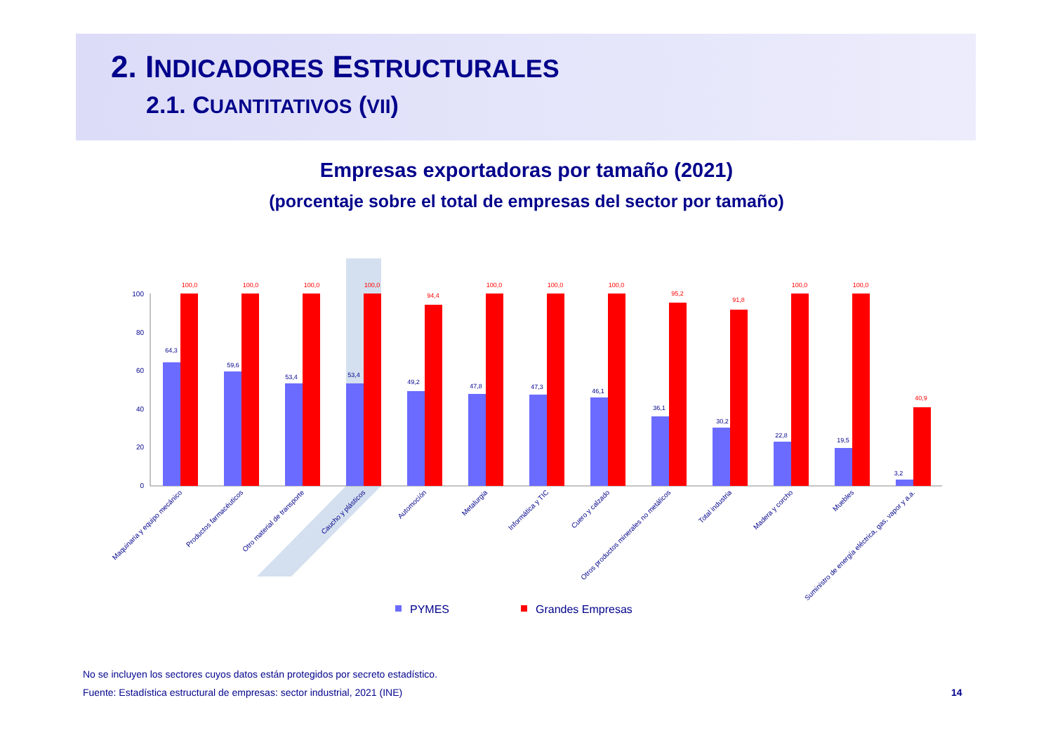2. INDICADORES ESTRUCTURALES
2.1. CUANTITATIVOS (VII)
Empresas exportadoras por tamaño (2021)
(porcentaje sobre el total de empresas del sector por tamaño)
100
80
60
40
20
0
64,3
100,0
59,6
100,0
53,4
100,0
53,4
100,0
49,2
94,4
47,8
100,0
47,3
100,0
46,1
100,0
36,1
95,2
30,2
91,8
22,8
100,0
19,5
100,0
3,2
40,9
Maquinaria y equipo mecánico
Productos farmacéuticos
Otro material de transporte
Caucho y plásticos
Automoción
Metalurgia
Informática y TIC
Cuero y calzado
Otros productos minerales no metálicos
Total industria
Madera y corcho
Muebles
Suministro de energía eléctrica, gas, vapor y a.a.
PYMES
Grandes Empresas
No se incluyen los sectores cuyos datos están protegidos por secreto estadístico.
Fuente: Estadística estructural de empresas: sector industrial, 2021 (INE)
14